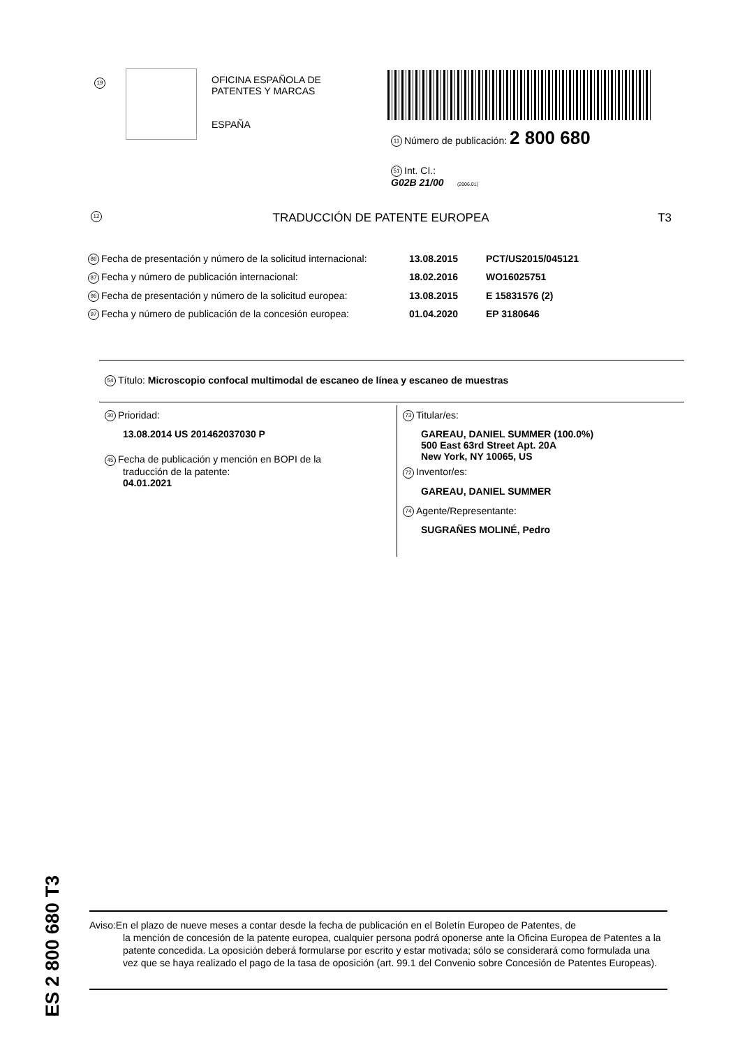19
OFICINA ESPAÑOLA DE
PATENTES Y MARCAS
ESPAÑA
11 Número de publicación: 2 800 680
51 Int. CI.:
G02B 21/00 (2006.01)
12 TRADUCCIÓN DE PATENTE EUROPEA T3
86 Fecha de presentación y número de la solicitud internacional: 13.08.2015 PCT/US2015/045121
87 Fecha y número de publicación internacional: 18.02.2016 WO16025751
96 Fecha de presentación y número de la solicitud europea: 13.08.2015 E 15831576 (2)
97 Fecha y número de publicación de la concesión europea: 01.04.2020 EP 3180646
54 Título: Microscopio confocal multimodal de escaneo de línea y escaneo de muestras
30 Prioridad:
13.08.2014 US 201462037030 P
45 Fecha de publicación y mención en BOPI de la
traducción de la patente:
04.01.2021
73 Titular/es:
GAREAU, DANIEL SUMMER (100.0%)
500 East 63rd Street Apt. 20A
New York, NY 10065, US
72 Inventor/es:
GAREAU, DANIEL SUMMER
74 Agente/Representante:
SUGRAÑES MOLINÉ, Pedro
ES 2 800 680 T3
Aviso:En el plazo de nueve meses a contar desde la fecha de publicación en el Boletín Europeo de Patentes, de
la mención de concesión de la patente europea, cualquier persona podrá oponerse ante la Oficina Europea de Patentes a la patente concedida. La oposición deberá formularse por escrito y estar motivada; sólo se considerará como formulada una vez que se haya realizado el pago de la tasa de oposición (art. 99.1 del Convenio sobre Concesión de Patentes Europeas).